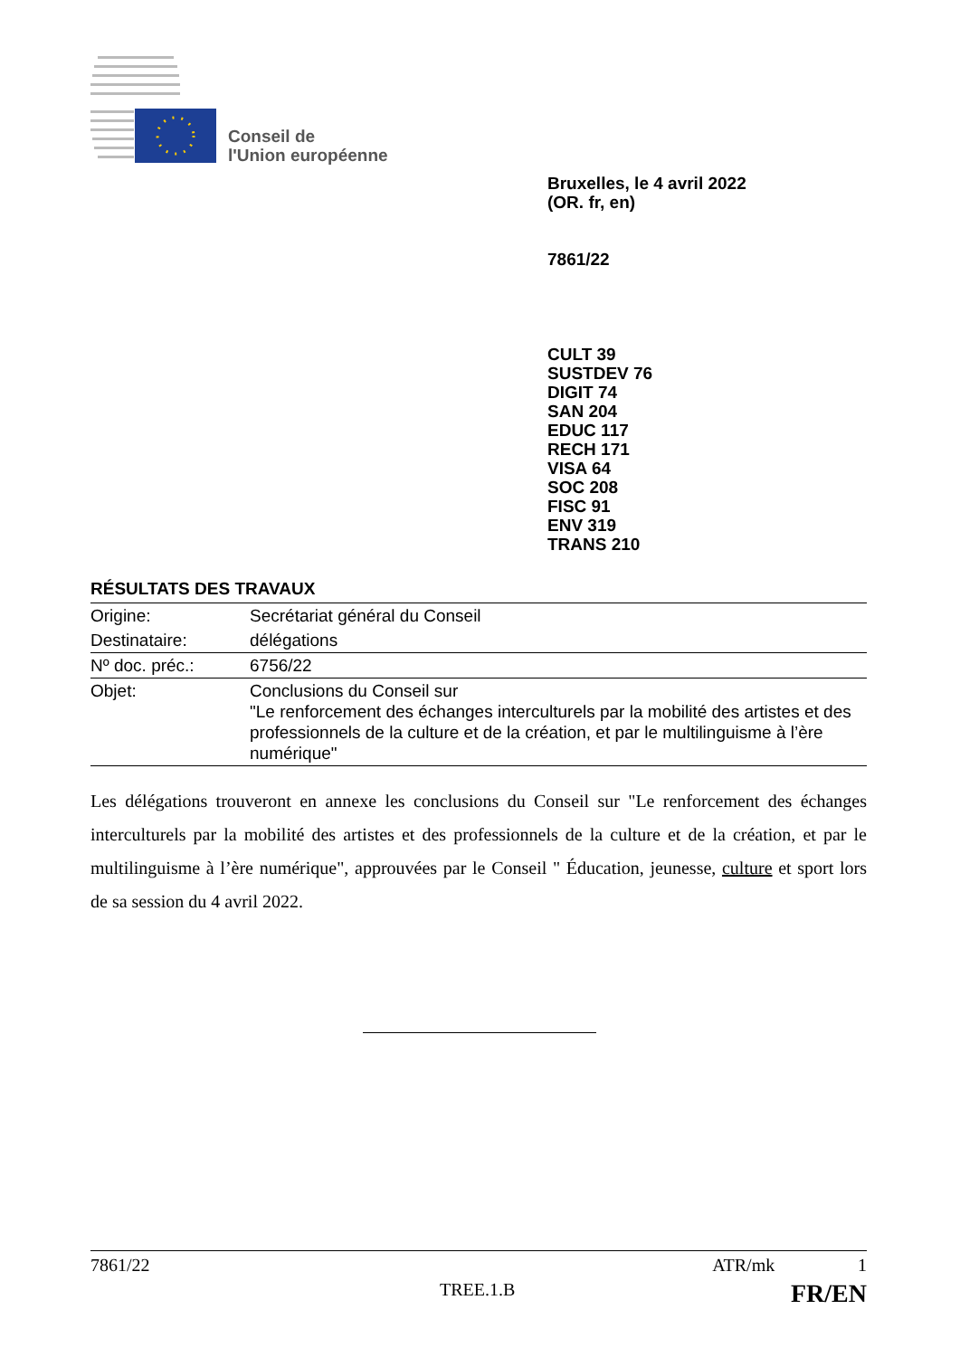Conseil de
l'Union européenne
Bruxelles, le 4 avril 2022
(OR. fr, en)
7861/22
CULT 39
SUSTDEV 76
DIGIT 74
SAN 204
EDUC 117
RECH 171
VISA 64
SOC 208
FISC 91
ENV 319
TRANS 210
RÉSULTATS DES TRAVAUX
| Origine: | Secrétariat général du Conseil |
| Destinataire: | délégations |
| Nº doc. préc.: | 6756/22 |
| Objet: | Conclusions du Conseil sur "Le renforcement des échanges interculturels par la mobilité des artistes et des professionnels de la culture et de la création, et par le multilinguisme à l’ère numérique" |
Les délégations trouveront en annexe les conclusions du Conseil sur "Le renforcement des échanges interculturels par la mobilité des artistes et des professionnels de la culture et de la création, et par le multilinguisme à l’ère numérique", approuvées par le Conseil " Éducation, jeunesse, culture et sport lors de sa session du 4 avril 2022.
7861/22 ATR/mk 1
TREE.1.B FR/EN